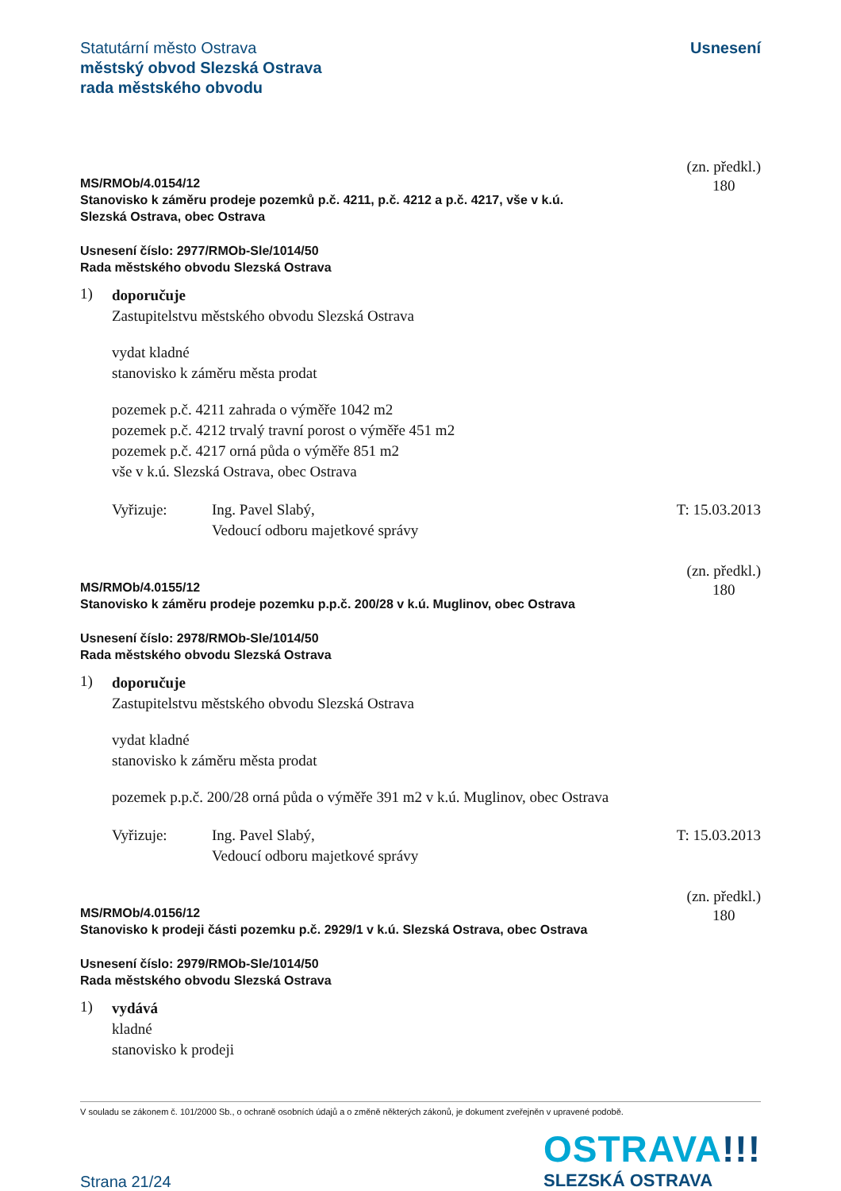Statutární město Ostrava
městský obvod Slezská Ostrava
rada městského obvodu
Usnesení
MS/RMOb/4.0154/12
Stanovisko k záměru prodeje pozemků p.č. 4211, p.č. 4212 a p.č. 4217, vše v k.ú.
Slezská Ostrava, obec Ostrava
(zn. předkl.)
180
Usnesení číslo: 2977/RMOb-Sle/1014/50
Rada městského obvodu Slezská Ostrava
1)
doporučuje
Zastupitelstvu městského obvodu Slezská Ostrava
vydat kladné
stanovisko k záměru města prodat
pozemek p.č. 4211 zahrada o výměře 1042 m2
pozemek p.č. 4212 trvalý travní porost o výměře 451 m2
pozemek p.č. 4217 orná půda o výměře 851 m2
vše v k.ú. Slezská Ostrava, obec Ostrava
Vyřizuje: Ing. Pavel Slabý,
Vedoucí odboru majetkové správy
T: 15.03.2013
MS/RMOb/4.0155/12
Stanovisko k záměru prodeje pozemku p.p.č. 200/28 v k.ú. Muglinov, obec Ostrava
(zn. předkl.)
180
Usnesení číslo: 2978/RMOb-Sle/1014/50
Rada městského obvodu Slezská Ostrava
1)
doporučuje
Zastupitelstvu městského obvodu Slezská Ostrava
vydat kladné
stanovisko k záměru města prodat
pozemek p.p.č. 200/28 orná půda o výměře 391 m2 v k.ú. Muglinov, obec Ostrava
Vyřizuje: Ing. Pavel Slabý,
Vedoucí odboru majetkové správy
T: 15.03.2013
MS/RMOb/4.0156/12
Stanovisko k prodeji části pozemku p.č. 2929/1 v k.ú. Slezská Ostrava, obec Ostrava
(zn. předkl.)
180
Usnesení číslo: 2979/RMOb-Sle/1014/50
Rada městského obvodu Slezská Ostrava
1)
vydává
kladné
stanovisko k prodeji
V souladu se zákonem č. 101/2000 Sb., o ochraně osobních údajů a o změně některých zákonů, je dokument zveřejněn v upravené podobě.
Strana 21/24
OSTRAVA!!!
SLEZSKÁ OSTRAVA